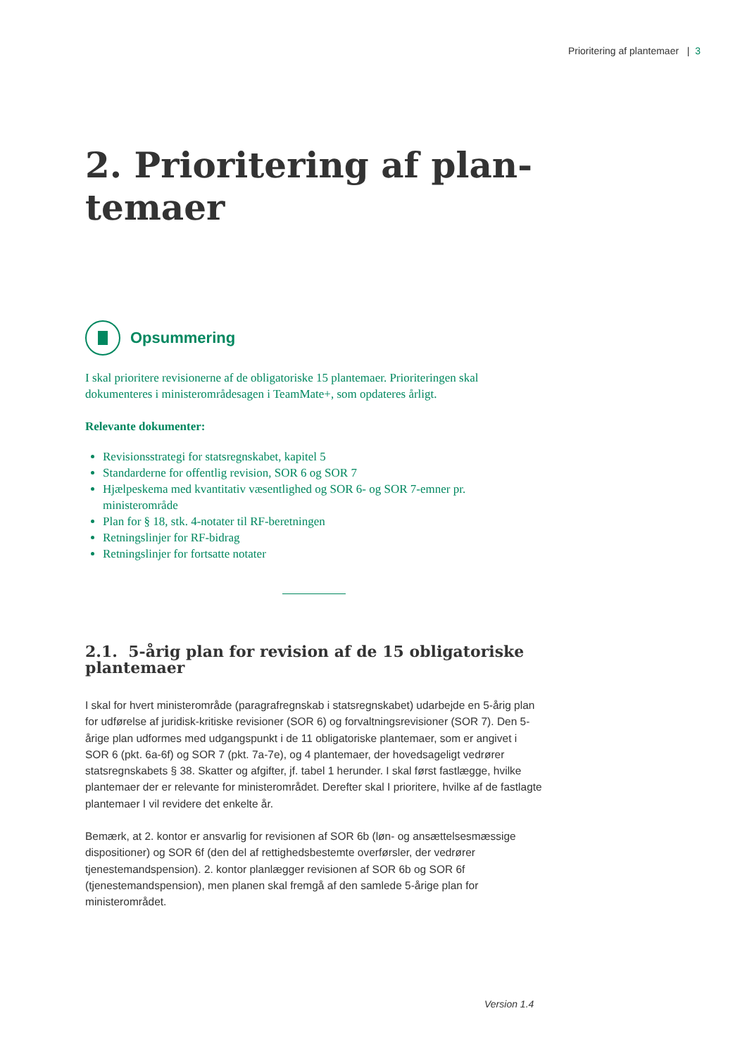Prioritering af plantemaer | 3
2. Prioritering af plan-
temaer
Opsummering
I skal prioritere revisionerne af de obligatoriske 15 plantemaer. Prioriteringen skal dokumenteres i ministerområdesagen i TeamMate+, som opdateres årligt.
Relevante dokumenter:
Revisionsstrategi for statsregnskabet, kapitel 5
Standarderne for offentlig revision, SOR 6 og SOR 7
Hjælpeskema med kvantitativ væsentlighed og SOR 6- og SOR 7-emner pr. ministerområde
Plan for § 18, stk. 4-notater til RF-beretningen
Retningslinjer for RF-bidrag
Retningslinjer for fortsatte notater
2.1. 5-årig plan for revision af de 15 obligatoriske plantemaer
I skal for hvert ministerområde (paragrafregnskab i statsregnskabet) udarbejde en 5-årig plan for udførelse af juridisk-kritiske revisioner (SOR 6) og forvaltningsrevisioner (SOR 7). Den 5-årige plan udformes med udgangspunkt i de 11 obligatoriske plantemaer, som er angivet i SOR 6 (pkt. 6a-6f) og SOR 7 (pkt. 7a-7e), og 4 plantemaer, der hovedsageligt vedrører statsregnskabets § 38. Skatter og afgifter, jf. tabel 1 herunder. I skal først fastlægge, hvilke plantemaer der er relevante for ministerområdet. Derefter skal I prioritere, hvilke af de fastlagte plantemaer I vil revidere det enkelte år.
Bemærk, at 2. kontor er ansvarlig for revisionen af SOR 6b (løn- og ansættelsesmæssige dispositioner) og SOR 6f (den del af rettighedsbestemte overførsler, der vedrører tjenestemandspension). 2. kontor planlægger revisionen af SOR 6b og SOR 6f (tjenestemandspension), men planen skal fremgå af den samlede 5-årige plan for ministerområdet.
Version 1.4